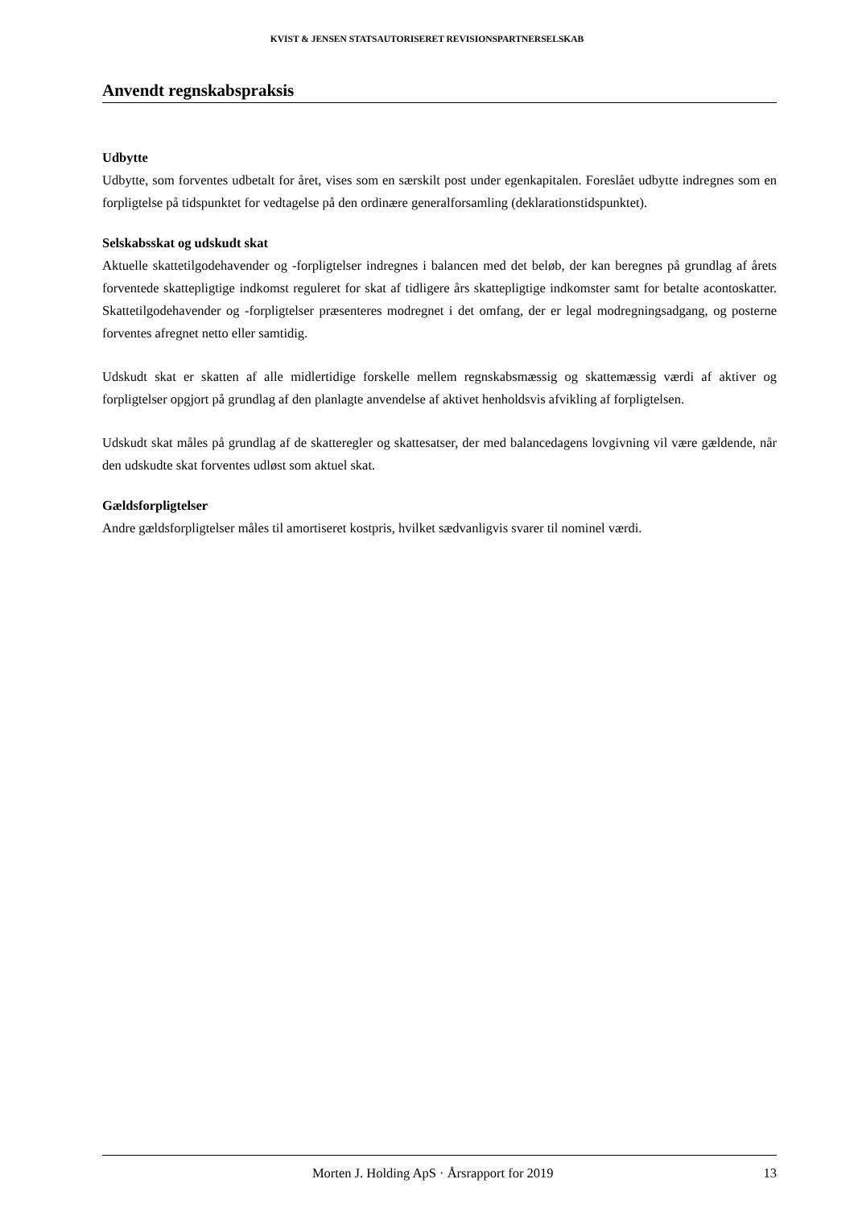KVIST & JENSEN STATSAUTORISERET REVISIONSPARTNERSELSKAB
Anvendt regnskabspraksis
Udbytte
Udbytte, som forventes udbetalt for året, vises som en særskilt post under egenkapitalen. Foreslået udbytte indregnes som en forpligtelse på tidspunktet for vedtagelse på den ordinære generalforsamling (deklara­tionstidspunktet).
Selskabsskat og udskudt skat
Aktuelle skattetilgodehavender og -forpligtelser indregnes i balancen med det beløb, der kan beregnes på grundlag af årets forventede skattepligtige indkomst reguleret for skat af tidligere års skattepligtige indkom­ster samt for betalte acontoskatter. Skattetilgodehavender og -forpligtelser præsenteres modregnet i det om­fang, der er legal modregningsadgang, og posterne forventes afregnet netto eller samtidig.
Udskudt skat er skatten af alle midlertidige forskelle mellem regnskabsmæssig og skattemæssig værdi af aktiver og forpligtelser opgjort på grundlag af den planlagte anvendelse af aktivet henholdsvis afvikling af forpligtelsen.
Udskudt skat måles på grundlag af de skatteregler og skattesatser, der med balancedagens lovgivning vil være gældende, når den udskudte skat forventes udløst som aktuel skat.
Gældsforpligtelser
Andre gældsforpligtelser måles til amortiseret kostpris, hvilket sædvanligvis svarer til nominel værdi.
Morten J. Holding ApS · Årsrapport for 2019 13